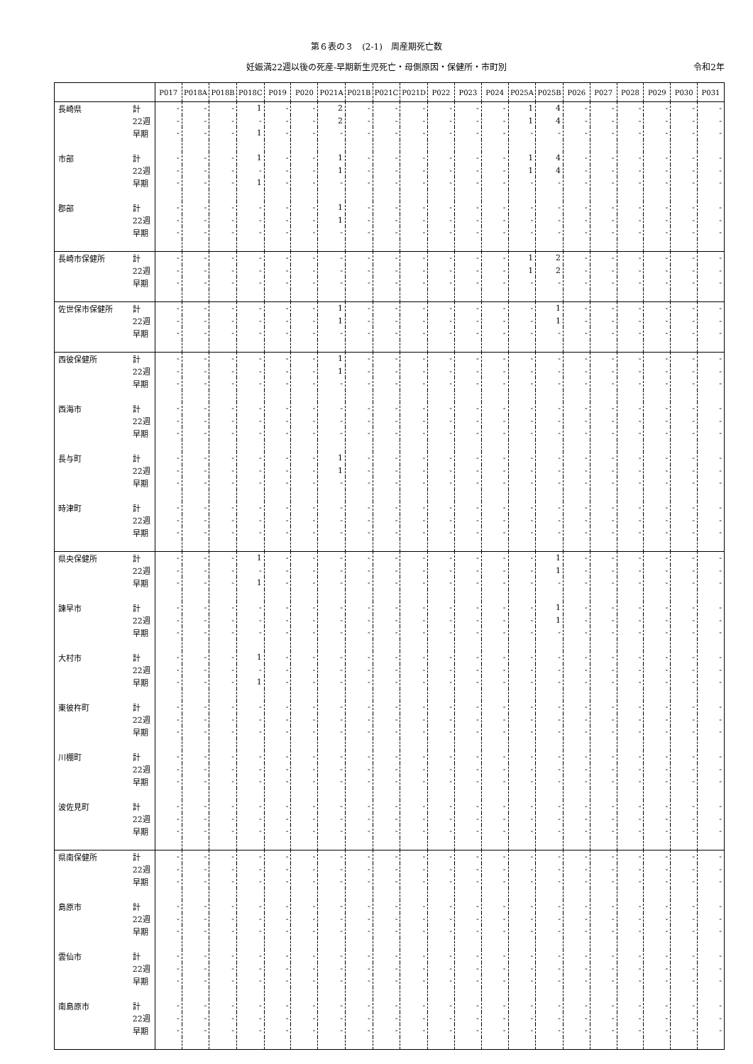第６表の３　(2-1)　周産期死亡数
妊娠満22週以後の死産-早期新生児死亡・母側原因・保健所・市町別 令和2年
| | | P017 | P018A | P018B | P018C | P019 | P020 | P021A | P021B | P021C | P021D | P022 | P023 | P024 | P025A | P025B | P026 | P027 | P028 | P029 | P030 | P031 |
| --- | --- | --- | --- | --- | --- | --- | --- | --- | --- | --- | --- | --- | --- | --- | --- | --- | --- | --- | --- | --- | --- | --- |
| 長崎県 | 計 | - | - | - | 1 | - | - | 2 | - | - | - | - | - | - | 1 | 4 | - | - | - | - | - | - |
| | 22週 | - | - | - | - | - | - | 2 | - | - | - | - | - | - | 1 | 4 | - | - | - | - | - | - |
| | 早期 | - | - | - | 1 | - | - | - | - | - | - | - | - | - | - | - | - | - | - | - | - | - |
| 市部 | 計 | - | - | - | 1 | - | - | 1 | - | - | - | - | - | - | 1 | 4 | - | - | - | - | - | - |
| | 22週 | - | - | - | - | - | - | 1 | - | - | - | - | - | - | 1 | 4 | - | - | - | - | - | - |
| | 早期 | - | - | - | 1 | - | - | - | - | - | - | - | - | - | - | - | - | - | - | - | - | - |
| 郡部 | 計 | - | - | - | - | - | - | 1 | - | - | - | - | - | - | - | - | - | - | - | - | - | - |
| | 22週 | - | - | - | - | - | - | 1 | - | - | - | - | - | - | - | - | - | - | - | - | - | - |
| | 早期 | - | - | - | - | - | - | - | - | - | - | - | - | - | - | - | - | - | - | - | - | - |
| 長崎市保健所 | 計 | - | - | - | - | - | - | - | - | - | - | - | - | - | 1 | 2 | - | - | - | - | - | - |
| | 22週 | - | - | - | - | - | - | - | - | - | - | - | - | - | 1 | 2 | - | - | - | - | - | - |
| | 早期 | - | - | - | - | - | - | - | - | - | - | - | - | - | - | - | - | - | - | - | - | - |
| 佐世保市保健所 | 計 | - | - | - | - | - | - | 1 | - | - | - | - | - | - | - | 1 | - | - | - | - | - | - |
| | 22週 | - | - | - | - | - | - | 1 | - | - | - | - | - | - | - | 1 | - | - | - | - | - | - |
| | 早期 | - | - | - | - | - | - | - | - | - | - | - | - | - | - | - | - | - | - | - | - | - |
| 西彼保健所 | 計 | - | - | - | - | - | - | 1 | - | - | - | - | - | - | - | - | - | - | - | - | - | - |
| | 22週 | - | - | - | - | - | - | 1 | - | - | - | - | - | - | - | - | - | - | - | - | - | - |
| | 早期 | - | - | - | - | - | - | - | - | - | - | - | - | - | - | - | - | - | - | - | - | - |
| 西海市 | 計 | - | - | - | - | - | - | - | - | - | - | - | - | - | - | - | - | - | - | - | - | - |
| | 22週 | - | - | - | - | - | - | - | - | - | - | - | - | - | - | - | - | - | - | - | - | - |
| | 早期 | - | - | - | - | - | - | - | - | - | - | - | - | - | - | - | - | - | - | - | - | - |
| 長与町 | 計 | - | - | - | - | - | - | 1 | - | - | - | - | - | - | - | - | - | - | - | - | - | - |
| | 22週 | - | - | - | - | - | - | 1 | - | - | - | - | - | - | - | - | - | - | - | - | - | - |
| | 早期 | - | - | - | - | - | - | - | - | - | - | - | - | - | - | - | - | - | - | - | - | - |
| 時津町 | 計 | - | - | - | - | - | - | - | - | - | - | - | - | - | - | - | - | - | - | - | - | - |
| | 22週 | - | - | - | - | - | - | - | - | - | - | - | - | - | - | - | - | - | - | - | - | - |
| | 早期 | - | - | - | - | - | - | - | - | - | - | - | - | - | - | - | - | - | - | - | - | - |
| 県央保健所 | 計 | - | - | - | 1 | - | - | - | - | - | - | - | - | - | - | 1 | - | - | - | - | - | - |
| | 22週 | - | - | - | - | - | - | - | - | - | - | - | - | - | - | 1 | - | - | - | - | - | - |
| | 早期 | - | - | - | 1 | - | - | - | - | - | - | - | - | - | - | - | - | - | - | - | - | - |
| 諫早市 | 計 | - | - | - | - | - | - | - | - | - | - | - | - | - | - | 1 | - | - | - | - | - | - |
| | 22週 | - | - | - | - | - | - | - | - | - | - | - | - | - | - | 1 | - | - | - | - | - | - |
| | 早期 | - | - | - | - | - | - | - | - | - | - | - | - | - | - | - | - | - | - | - | - | - |
| 大村市 | 計 | - | - | - | 1 | - | - | - | - | - | - | - | - | - | - | - | - | - | - | - | - | - |
| | 22週 | - | - | - | - | - | - | - | - | - | - | - | - | - | - | - | - | - | - | - | - | - |
| | 早期 | - | - | - | 1 | - | - | - | - | - | - | - | - | - | - | - | - | - | - | - | - | - |
| 東彼杵町 | 計 | - | - | - | - | - | - | - | - | - | - | - | - | - | - | - | - | - | - | - | - | - |
| | 22週 | - | - | - | - | - | - | - | - | - | - | - | - | - | - | - | - | - | - | - | - | - |
| | 早期 | - | - | - | - | - | - | - | - | - | - | - | - | - | - | - | - | - | - | - | - | - |
| 川棚町 | 計 | - | - | - | - | - | - | - | - | - | - | - | - | - | - | - | - | - | - | - | - | - |
| | 22週 | - | - | - | - | - | - | - | - | - | - | - | - | - | - | - | - | - | - | - | - | - |
| | 早期 | - | - | - | - | - | - | - | - | - | - | - | - | - | - | - | - | - | - | - | - | - |
| 波佐見町 | 計 | - | - | - | - | - | - | - | - | - | - | - | - | - | - | - | - | - | - | - | - | - |
| | 22週 | - | - | - | - | - | - | - | - | - | - | - | - | - | - | - | - | - | - | - | - | - |
| | 早期 | - | - | - | - | - | - | - | - | - | - | - | - | - | - | - | - | - | - | - | - | - |
| 県南保健所 | 計 | - | - | - | - | - | - | - | - | - | - | - | - | - | - | - | - | - | - | - | - | - |
| | 22週 | - | - | - | - | - | - | - | - | - | - | - | - | - | - | - | - | - | - | - | - | - |
| | 早期 | - | - | - | - | - | - | - | - | - | - | - | - | - | - | - | - | - | - | - | - | - |
| 島原市 | 計 | - | - | - | - | - | - | - | - | - | - | - | - | - | - | - | - | - | - | - | - | - |
| | 22週 | - | - | - | - | - | - | - | - | - | - | - | - | - | - | - | - | - | - | - | - | - |
| | 早期 | - | - | - | - | - | - | - | - | - | - | - | - | - | - | - | - | - | - | - | - | - |
| 雲仙市 | 計 | - | - | - | - | - | - | - | - | - | - | - | - | - | - | - | - | - | - | - | - | - |
| | 22週 | - | - | - | - | - | - | - | - | - | - | - | - | - | - | - | - | - | - | - | - | - |
| | 早期 | - | - | - | - | - | - | - | - | - | - | - | - | - | - | - | - | - | - | - | - | - |
| 南島原市 | 計 | - | - | - | - | - | - | - | - | - | - | - | - | - | - | - | - | - | - | - | - | - |
| | 22週 | - | - | - | - | - | - | - | - | - | - | - | - | - | - | - | - | - | - | - | - | - |
| | 早期 | - | - | - | - | - | - | - | - | - | - | - | - | - | - | - | - | - | - | - | - | - |